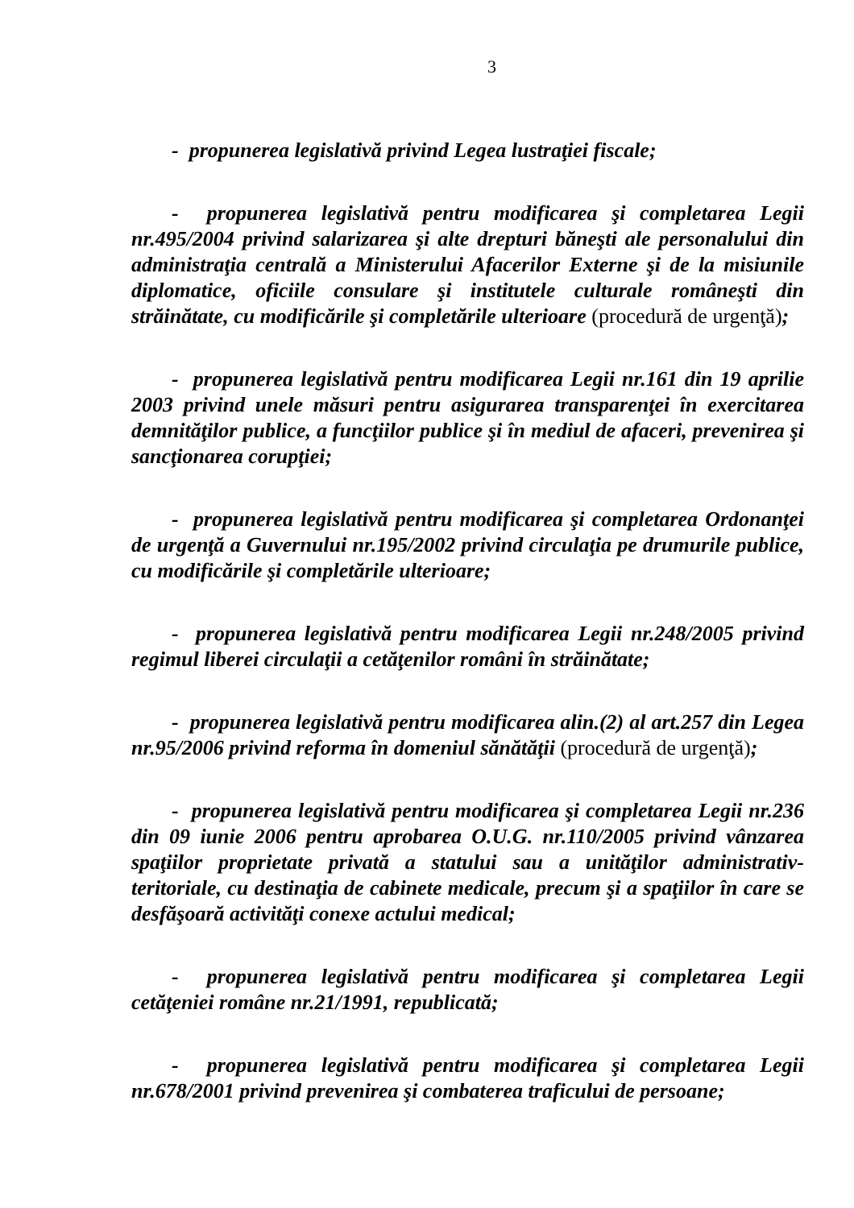3
- propunerea legislativă privind Legea lustraţiei fiscale;
- propunerea legislativă pentru modificarea şi completarea Legii nr.495/2004 privind salarizarea şi alte drepturi băneşti ale personalului din administraţia centrală a Ministerului Afacerilor Externe şi de la misiunile diplomatice, oficiile consulare şi institutele culturale româneşti din străinătate, cu modificările şi completările ulterioare (procedură de urgenţă);
- propunerea legislativă pentru modificarea Legii nr.161 din 19 aprilie 2003 privind unele măsuri pentru asigurarea transparenţei în exercitarea demnităţilor publice, a funcţiilor publice şi în mediul de afaceri, prevenirea şi sancţionarea corupţiei;
- propunerea legislativă pentru modificarea şi completarea Ordonanţei de urgenţă a Guvernului nr.195/2002 privind circulaţia pe drumurile publice, cu modificările şi completările ulterioare;
- propunerea legislativă pentru modificarea Legii nr.248/2005 privind regimul liberei circulaţii a cetăţenilor români în străinătate;
- propunerea legislativă pentru modificarea alin.(2) al art.257 din Legea nr.95/2006 privind reforma în domeniul sănătăţii (procedură de urgenţă);
- propunerea legislativă pentru modificarea şi completarea Legii nr.236 din 09 iunie 2006 pentru aprobarea O.U.G. nr.110/2005 privind vânzarea spaţiilor proprietate privată a statului sau a unităţilor administrativ-teritoriale, cu destinaţia de cabinete medicale, precum şi a spaţiilor în care se desfăşoară activităţi conexe actului medical;
- propunerea legislativă pentru modificarea şi completarea Legii cetăţeniei române nr.21/1991, republicată;
- propunerea legislativă pentru modificarea şi completarea Legii nr.678/2001 privind prevenirea şi combaterea traficului de persoane;